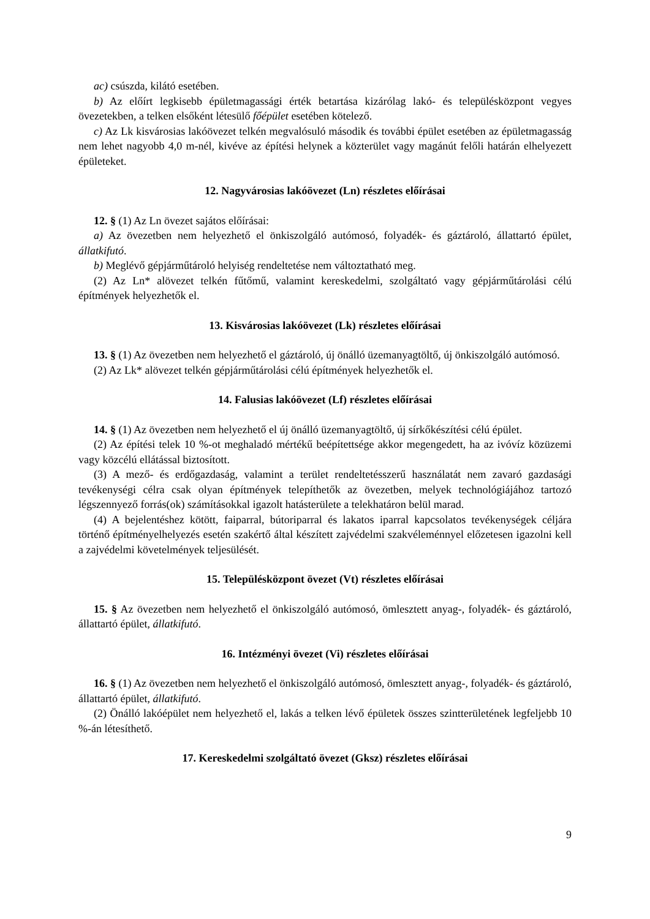ac) csúszda, kilátó esetében.
b) Az előírt legkisebb épületmagassági érték betartása kizárólag lakó- és településközpont vegyes övezetekben, a telken elsőként létesülő főépület esetében kötelező.
c) Az Lk kisvárosias lakóövezet telkén megvalósuló második és további épület esetében az épületmagasság nem lehet nagyobb 4,0 m-nél, kivéve az építési helynek a közterület vagy magánút felőli határán elhelyezett épületeket.
12. Nagyvárosias lakóövezet (Ln) részletes előírásai
12. § (1) Az Ln övezet sajátos előírásai:
a) Az övezetben nem helyezhető el önkiszolgáló autómosó, folyadék- és gáztároló, állattartó épület, állatkifutó.
b) Meglévő gépjárműtároló helyiség rendeltetése nem változtatható meg.
(2) Az Ln* alövezet telkén fűtőmű, valamint kereskedelmi, szolgáltató vagy gépjárműtárolási célú építmények helyezhetők el.
13. Kisvárosias lakóövezet (Lk) részletes előírásai
13. § (1) Az övezetben nem helyezhető el gáztároló, új önálló üzemanyagtöltő, új önkiszolgáló autómosó.
(2) Az Lk* alövezet telkén gépjárműtárolási célú építmények helyezhetők el.
14. Falusias lakóövezet (Lf) részletes előírásai
14. § (1) Az övezetben nem helyezhető el új önálló üzemanyagtöltő, új sírkőkészítési célú épület.
(2) Az építési telek 10 %-ot meghaladó mértékű beépítettsége akkor megengedett, ha az ivóvíz közüzemi vagy közcélú ellátással biztosított.
(3) A mező- és erdőgazdaság, valamint a terület rendeltetésszerű használatát nem zavaró gazdasági tevékenységi célra csak olyan építmények telepíthetők az övezetben, melyek technológiájához tartozó légszennyező forrás(ok) számításokkal igazolt hatásterülete a telekhatáron belül marad.
(4) A bejelentéshez kötött, faiparral, bútoriparral és lakatos iparral kapcsolatos tevékenységek céljára történő építményelhelyezés esetén szakértő által készített zajvédelmi szakvéleménnyel előzetesen igazolni kell a zajvédelmi követelmények teljesülését.
15. Településközpont övezet (Vt) részletes előírásai
15. § Az övezetben nem helyezhető el önkiszolgáló autómosó, ömlesztett anyag-, folyadék- és gáztároló, állattartó épület, állatkifutó.
16. Intézményi övezet (Vi) részletes előírásai
16. § (1) Az övezetben nem helyezhető el önkiszolgáló autómosó, ömlesztett anyag-, folyadék- és gáztároló, állattartó épület, állatkifutó.
(2) Önálló lakóépület nem helyezhető el, lakás a telken lévő épületek összes szintterületének legfeljebb 10 %-án létesíthető.
17. Kereskedelmi szolgáltató övezet (Gksz) részletes előírásai
9